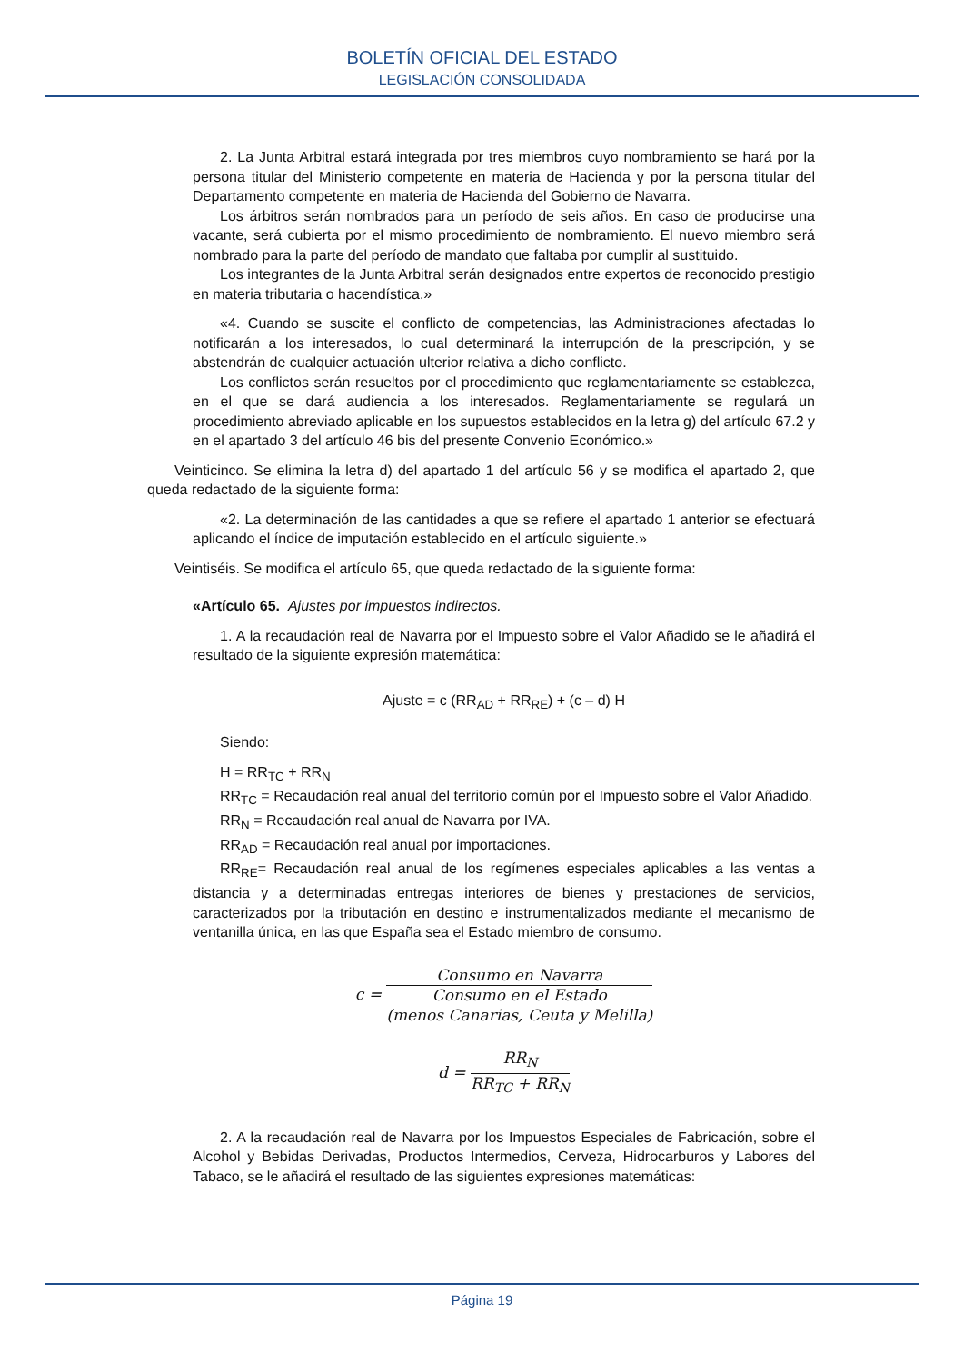BOLETÍN OFICIAL DEL ESTADO
LEGISLACIÓN CONSOLIDADA
2. La Junta Arbitral estará integrada por tres miembros cuyo nombramiento se hará por la persona titular del Ministerio competente en materia de Hacienda y por la persona titular del Departamento competente en materia de Hacienda del Gobierno de Navarra.
Los árbitros serán nombrados para un período de seis años. En caso de producirse una vacante, será cubierta por el mismo procedimiento de nombramiento. El nuevo miembro será nombrado para la parte del período de mandato que faltaba por cumplir al sustituido.
Los integrantes de la Junta Arbitral serán designados entre expertos de reconocido prestigio en materia tributaria o hacendística.»
«4. Cuando se suscite el conflicto de competencias, las Administraciones afectadas lo notificarán a los interesados, lo cual determinará la interrupción de la prescripción, y se abstendrán de cualquier actuación ulterior relativa a dicho conflicto.
Los conflictos serán resueltos por el procedimiento que reglamentariamente se establezca, en el que se dará audiencia a los interesados. Reglamentariamente se regulará un procedimiento abreviado aplicable en los supuestos establecidos en la letra g) del artículo 67.2 y en el apartado 3 del artículo 46 bis del presente Convenio Económico.»
Veinticinco. Se elimina la letra d) del apartado 1 del artículo 56 y se modifica el apartado 2, que queda redactado de la siguiente forma:
«2. La determinación de las cantidades a que se refiere el apartado 1 anterior se efectuará aplicando el índice de imputación establecido en el artículo siguiente.»
Veintiséis. Se modifica el artículo 65, que queda redactado de la siguiente forma:
«Artículo 65. Ajustes por impuestos indirectos.
1. A la recaudación real de Navarra por el Impuesto sobre el Valor Añadido se le añadirá el resultado de la siguiente expresión matemática:
Ajuste = c (RR<sub>AD</sub> + RR<sub>RE</sub>) + (c – d) H
Siendo:
H = RR<sub>TC</sub> + RR<sub>N</sub>
RR<sub>TC</sub> = Recaudación real anual del territorio común por el Impuesto sobre el Valor Añadido.
RR<sub>N</sub> = Recaudación real anual de Navarra por IVA.
RR<sub>AD</sub> = Recaudación real anual por importaciones.
RR<sub>RE</sub>= Recaudación real anual de los regímenes especiales aplicables a las ventas a distancia y a determinadas entregas interiores de bienes y prestaciones de servicios, caracterizados por la tributación en destino e instrumentalizados mediante el mecanismo de ventanilla única, en las que España sea el Estado miembro de consumo.
c = Consumo en Navarra Consumo en el Estado
(menos Canarias, Ceuta y Melilla)
d = RR<sub>N</sub> RR<sub>TC</sub> + RR<sub>N</sub>
2. A la recaudación real de Navarra por los Impuestos Especiales de Fabricación, sobre el Alcohol y Bebidas Derivadas, Productos Intermedios, Cerveza, Hidrocarburos y Labores del Tabaco, se le añadirá el resultado de las siguientes expresiones matemáticas:
Página 19